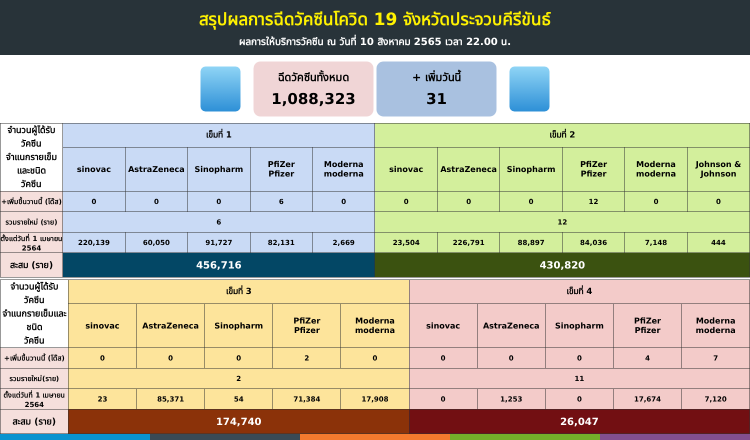สรุปผลการฉีดวัคซีนโควิด 19 จังหวัดประจวบคีรีขันธ์
ผลการให้บริการวัคซีน ณ วันที่ 10 สิงหาคม 2565 เวลา 22.00 น.
ฉีดวัคซีนทั้งหมด
1,088,323
+ เพิ่มวันนี้
31
| จำนวนผู้ได้รับวัคซีน จำแนกรายเข็มและชนิด วัคซีน | เข็มที่ 1 | | | | | เข็มที่ 2 | | | | | |
| | sinovac | AstraZeneca | Sinopharm | PfiZer Pfizer | Moderna moderna | sinovac | AstraZeneca | Sinopharm | PfiZer Pfizer | Moderna moderna | Johnson & Johnson |
| +เพิ่มขึ้นวานนี้ (โด๊ส) | 0 | 0 | 0 | 6 | 0 | 0 | 0 | 0 | 12 | 0 | 0 |
| รวมรายใหม่ (ราย) | 6 | | | | | 12 | | | | | |
| ตั้งแต่วันที่ 1 เมษายน 2564 | 220,139 | 60,050 | 91,727 | 82,131 | 2,669 | 23,504 | 226,791 | 88,897 | 84,036 | 7,148 | 444 |
| สะสม (ราย) | 456,716 | | | | | 430,820 | | | | | |
| จำนวนผู้ได้รับวัคซีน จำแนกรายเข็มและชนิด วัคซีน | เข็มที่ 3 | | | | | เข็มที่ 4 | | | | |
| | sinovac | AstraZeneca | Sinopharm | PfiZer Pfizer | Moderna moderna | sinovac | AstraZeneca | Sinopharm | PfiZer Pfizer | Moderna moderna |
| +เพิ่มขึ้นวานนี้ (โด๊ส) | 0 | 0 | 0 | 2 | 0 | 0 | 0 | 0 | 4 | 7 |
| รวมรายใหม่(ราย) | 2 | | | | | 11 | | | | |
| ตั้งแต่วันที่ 1 เมษายน 2564 | 23 | 85,371 | 54 | 71,384 | 17,908 | 0 | 1,253 | 0 | 17,674 | 7,120 |
| สะสม (ราย) | 174,740 | | | | | 26,047 | | | | |